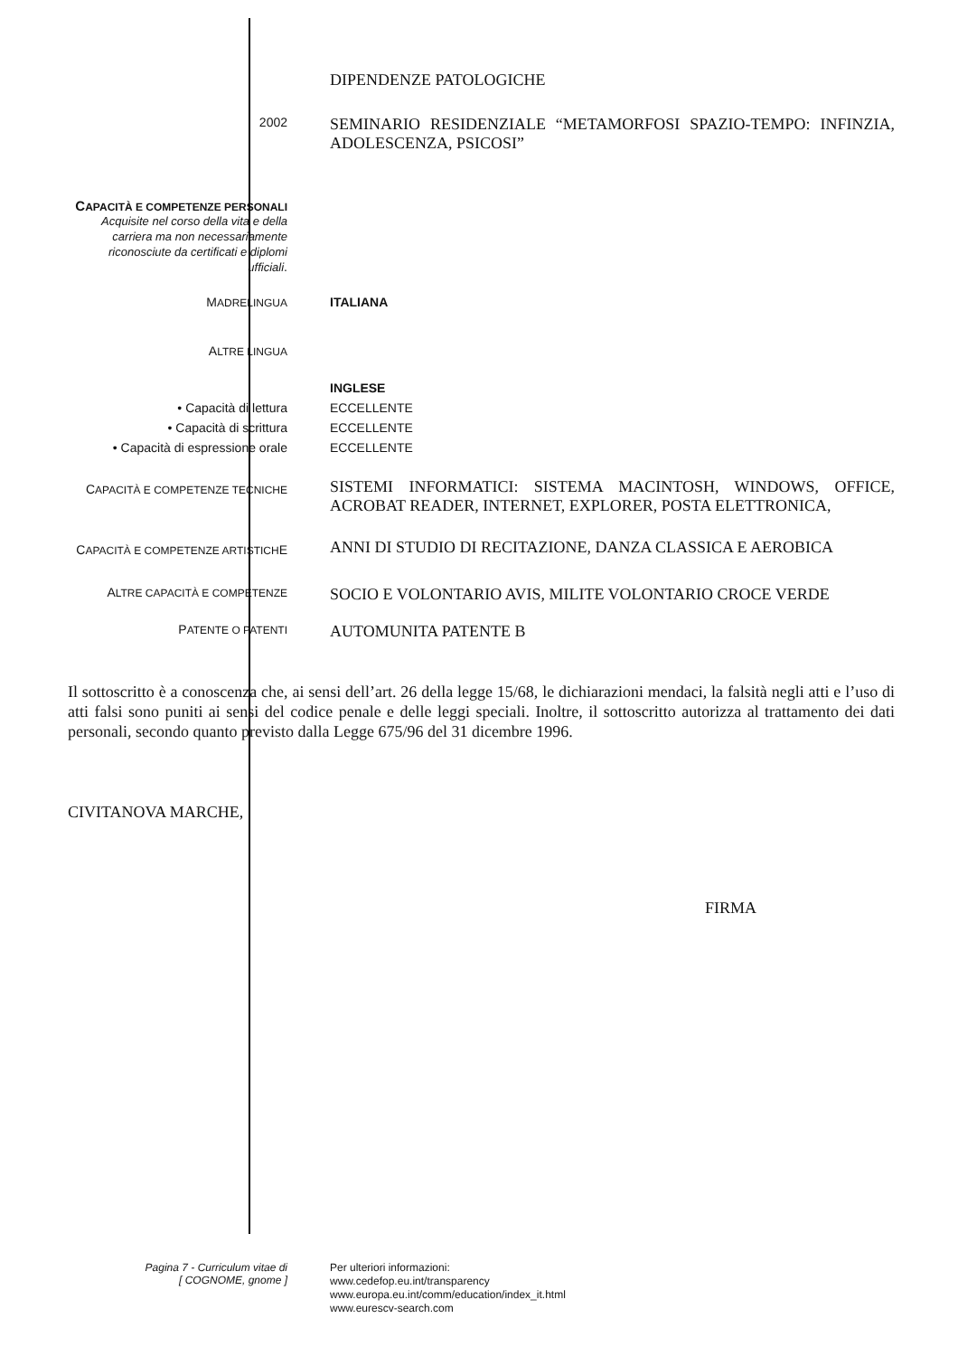DIPENDENZE PATOLOGICHE
2002
SEMINARIO RESIDENZIALE “METAMORFOSI SPAZIO-TEMPO: INFINZIA, ADOLESCENZA, PSICOSI”
CAPACITÀ E COMPETENZE PERSONALI
Acquisite nel corso della vita e della carriera ma non necessariamente riconosciute da certificati e diplomi ufficiali.
MADRELINGUA
ITALIANA
ALTRE LINGUA
INGLESE
• Capacità di lettura ECCELLENTE
• Capacità di scrittura ECCELLENTE
• Capacità di espressione orale
ECCELLENTE
CAPACITÀ E COMPETENZE TECNICHE
SISTEMI INFORMATICI: SISTEMA MACINTOSH, WINDOWS, OFFICE, ACROBAT READER, INTERNET, EXPLORER, POSTA ELETTRONICA,
CAPACITÀ E COMPETENZE ARTISTICHE
ANNI DI STUDIO DI RECITAZIONE, DANZA CLASSICA E AEROBICA
ALTRE CAPACITÀ E COMPETENZE
SOCIO E VOLONTARIO AVIS, MILITE VOLONTARIO CROCE VERDE
PATENTE O PATENTI
AUTOMUNITA PATENTE B
Il sottoscritto è a conoscenza che, ai sensi dell’art. 26 della legge 15/68, le dichiarazioni mendaci, la falsità negli atti e l’uso di atti falsi sono puniti ai sensi del codice penale e delle leggi speciali. Inoltre, il sottoscritto autorizza al trattamento dei dati personali, secondo quanto previsto dalla Legge 675/96 del 31 dicembre 1996.
CIVITANOVA MARCHE,
FIRMA
Pagina 7 - Curriculum vitae di
[ COGNOME, gnome ]
Per ulteriori informazioni:
www.cedefop.eu.int/transparency
www.europa.eu.int/comm/education/index_it.html
www.eurescv-search.com